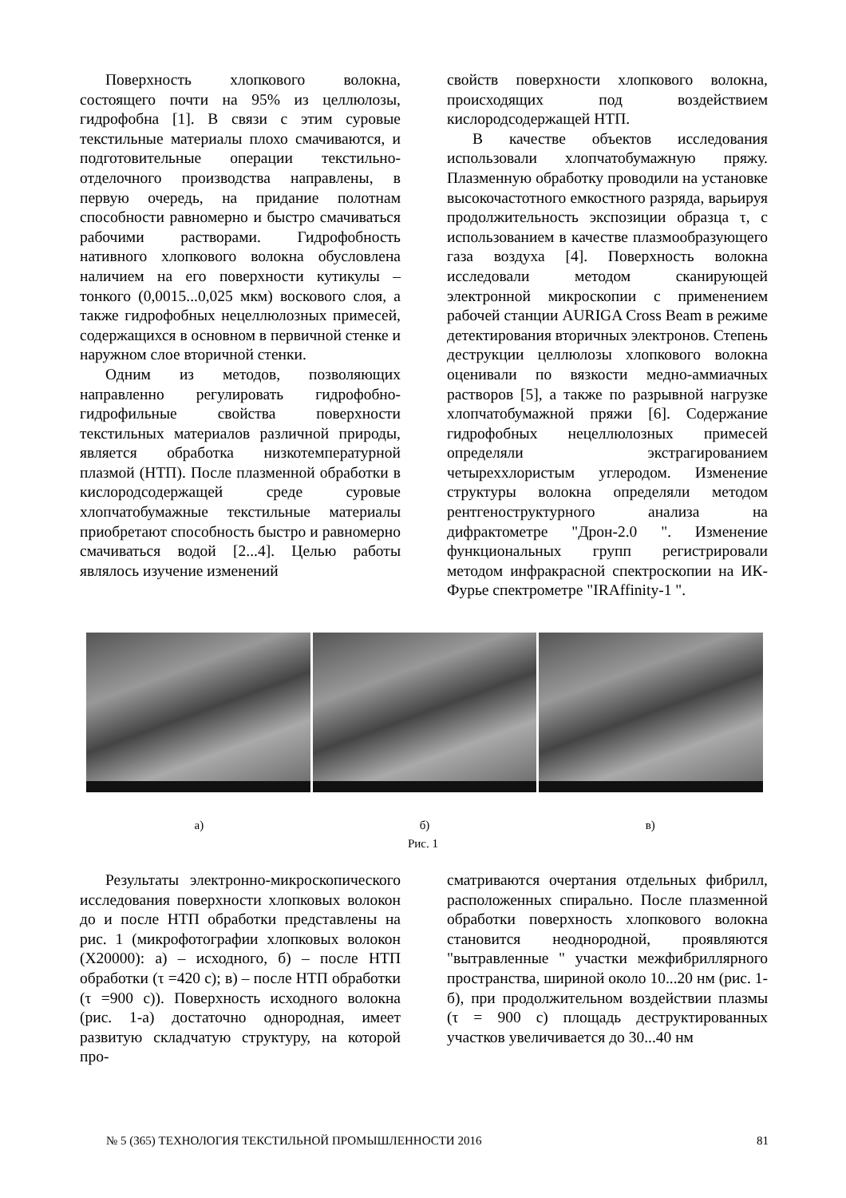Поверхность хлопкового волокна, состоящего почти на 95% из целлюлозы, гидрофобна [1]. В связи с этим суровые текстильные материалы плохо смачиваются, и подготовительные операции текстильно-отделочного производства направлены, в первую очередь, на придание полотнам способности равномерно и быстро смачиваться рабочими растворами. Гидрофобность нативного хлопкового волокна обусловлена наличием на его поверхности кутикулы – тонкого (0,0015...0,025 мкм) воскового слоя, а также гидрофобных нецеллюлозных примесей, содержащихся в основном в первичной стенке и наружном слое вторичной стенки.
Одним из методов, позволяющих направленно регулировать гидрофобно-гидрофильные свойства поверхности текстильных материалов различной природы, является обработка низкотемпературной плазмой (НТП). После плазменной обработки в кислородсодержащей среде суровые хлопчатобумажные текстильные материалы приобретают способность быстро и равномерно смачиваться водой [2...4]. Целью работы являлось изучение изменений
свойств поверхности хлопкового волокна, происходящих под воздействием кислородсодержащей НТП.
В качестве объектов исследования использовали хлопчатобумажную пряжу. Плазменную обработку проводили на установке высокочастотного емкостного разряда, варьируя продолжительность экспозиции образца τ, с использованием в качестве плазмообразующего газа воздуха [4]. Поверхность волокна исследовали методом сканирующей электронной микроскопии с применением рабочей станции AURIGA Cross Beam в режиме детектирования вторичных электронов. Степень деструкции целлюлозы хлопкового волокна оценивали по вязкости медно-аммиачных растворов [5], а также по разрывной нагрузке хлопчатобумажной пряжи [6]. Содержание гидрофобных нецеллюлозных примесей определяли экстрагированием четыреххлористым углеродом. Изменение структуры волокна определяли методом рентгеноструктурного анализа на дифрактометре "Дрон-2.0 ". Изменение функциональных групп регистрировали методом инфракрасной спектроскопии на ИК-Фурье спектрометре "IRAffinity-1 ".
а) б) в)
Рис. 1
Результаты электронно-микроскопического исследования поверхности хлопковых волокон до и после НТП обработки представлены на рис. 1 (микрофотографии хлопковых волокон (Х20000): а) – исходного, б) – после НТП обработки (τ =420 с); в) – после НТП обработки (τ =900 с)). Поверхность исходного волокна (рис. 1-а) достаточно однородная, имеет развитую складчатую структуру, на которой про-
сматриваются очертания отдельных фибрилл, расположенных спирально. После плазменной обработки поверхность хлопкового волокна становится неоднородной, проявляются "вытравленные " участки межфибриллярного пространства, шириной около 10...20 нм (рис. 1-б), при продолжительном воздействии плазмы (τ = 900 с) площадь деструктированных участков увеличивается до 30...40 нм
№ 5 (365) ТЕХНОЛОГИЯ ТЕКСТИЛЬНОЙ ПРОМЫШЛЕННОСТИ 2016 81